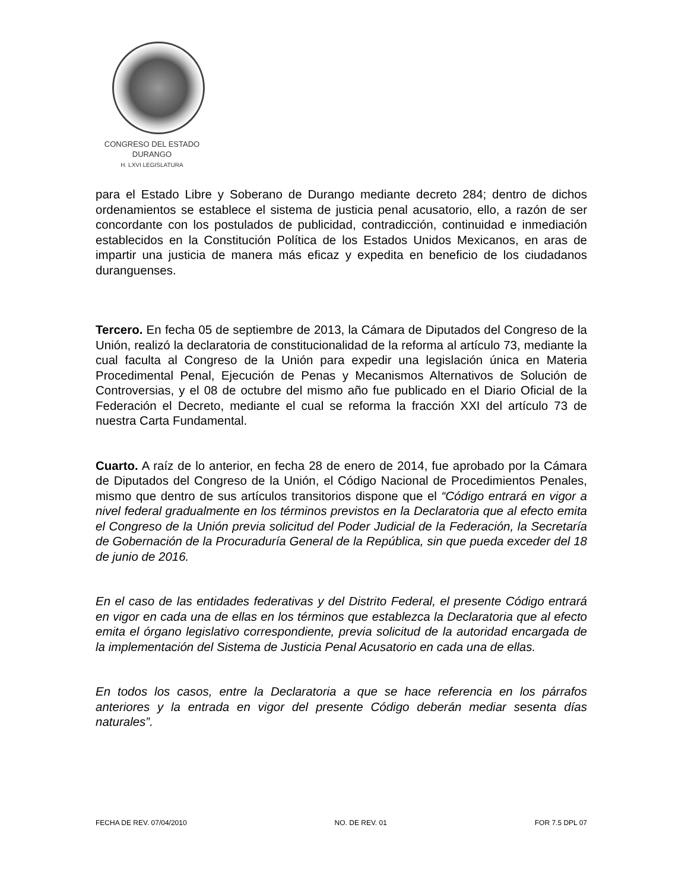CONGRESO DEL ESTADO
DURANGO
H. LXVI LEGISLATURA
para el Estado Libre y Soberano de Durango mediante decreto 284; dentro de dichos ordenamientos se establece el sistema de justicia penal acusatorio, ello, a razón de ser concordante con los postulados de publicidad, contradicción, continuidad e inmediación establecidos en la Constitución Política de los Estados Unidos Mexicanos, en aras de impartir una justicia de manera más eficaz y expedita en beneficio de los ciudadanos duranguenses.
Tercero. En fecha 05 de septiembre de 2013, la Cámara de Diputados del Congreso de la Unión, realizó la declaratoria de constitucionalidad de la reforma al artículo 73, mediante la cual faculta al Congreso de la Unión para expedir una legislación única en Materia Procedimental Penal, Ejecución de Penas y Mecanismos Alternativos de Solución de Controversias, y el 08 de octubre del mismo año fue publicado en el Diario Oficial de la Federación el Decreto, mediante el cual se reforma la fracción XXI del artículo 73 de nuestra Carta Fundamental.
Cuarto. A raíz de lo anterior, en fecha 28 de enero de 2014, fue aprobado por la Cámara de Diputados del Congreso de la Unión, el Código Nacional de Procedimientos Penales, mismo que dentro de sus artículos transitorios dispone que el “Código entrará en vigor a nivel federal gradualmente en los términos previstos en la Declaratoria que al efecto emita el Congreso de la Unión previa solicitud del Poder Judicial de la Federación, la Secretaría de Gobernación de la Procuraduría General de la República, sin que pueda exceder del 18 de junio de 2016.
En el caso de las entidades federativas y del Distrito Federal, el presente Código entrará en vigor en cada una de ellas en los términos que establezca la Declaratoria que al efecto emita el órgano legislativo correspondiente, previa solicitud de la autoridad encargada de la implementación del Sistema de Justicia Penal Acusatorio en cada una de ellas.
En todos los casos, entre la Declaratoria a que se hace referencia en los párrafos anteriores y la entrada en vigor del presente Código deberán mediar sesenta días naturales”.
FECHA DE REV. 07/04/2010 NO. DE REV. 01 FOR 7.5 DPL 07